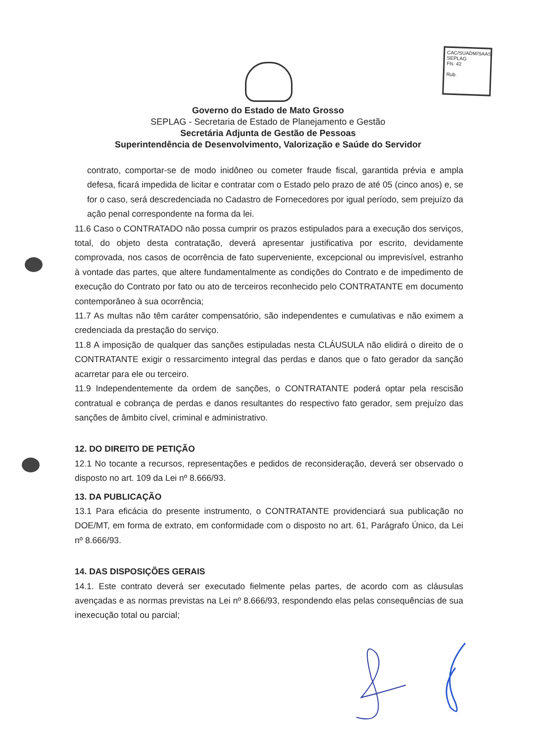CAC/SUADM/SAAS
SEPLAG
Fls. 42
Rub.
Governo do Estado de Mato Grosso
SEPLAG - Secretaria de Estado de Planejamento e Gestão
Secretária Adjunta de Gestão de Pessoas
Superintendência de Desenvolvimento, Valorização e Saúde do Servidor
contrato, comportar-se de modo inidôneo ou cometer fraude fiscal, garantida prévia e ampla defesa, ficará impedida de licitar e contratar com o Estado pelo prazo de até 05 (cinco anos) e, se for o caso, será descredenciada no Cadastro de Fornecedores por igual período, sem prejuízo da ação penal correspondente na forma da lei.
11.6 Caso o CONTRATADO não possa cumprir os prazos estipulados para a execução dos serviços, total, do objeto desta contratação, deverá apresentar justificativa por escrito, devidamente comprovada, nos casos de ocorrência de fato superveniente, excepcional ou imprevisível, estranho à vontade das partes, que altere fundamentalmente as condições do Contrato e de impedimento de execução do Contrato por fato ou ato de terceiros reconhecido pelo CONTRATANTE em documento contemporâneo à sua ocorrência;
11.7 As multas não têm caráter compensatório, são independentes e cumulativas e não eximem a credenciada da prestação do serviço.
11.8 A imposição de qualquer das sanções estipuladas nesta CLÁUSULA não elidirá o direito de o CONTRATANTE exigir o ressarcimento integral das perdas e danos que o fato gerador da sanção acarretar para ele ou terceiro.
11.9 Independentemente da ordem de sanções, o CONTRATANTE poderá optar pela rescisão contratual e cobrança de perdas e danos resultantes do respectivo fato gerador, sem prejuízo das sanções de âmbito cível, criminal e administrativo.
12. DO DIREITO DE PETIÇÃO
12.1 No tocante a recursos, representações e pedidos de reconsideração, deverá ser observado o disposto no art. 109 da Lei nº 8.666/93.
13. DA PUBLICAÇÃO
13.1 Para eficácia do presente instrumento, o CONTRATANTE providenciará sua publicação no DOE/MT, em forma de extrato, em conformidade com o disposto no art. 61, Parágrafo Único, da Lei nº 8.666/93.
14. DAS DISPOSIÇÕES GERAIS
14.1. Este contrato deverá ser executado fielmente pelas partes, de acordo com as cláusulas avençadas e as normas previstas na Lei nº 8.666/93, respondendo elas pelas consequências de sua inexecução total ou parcial;